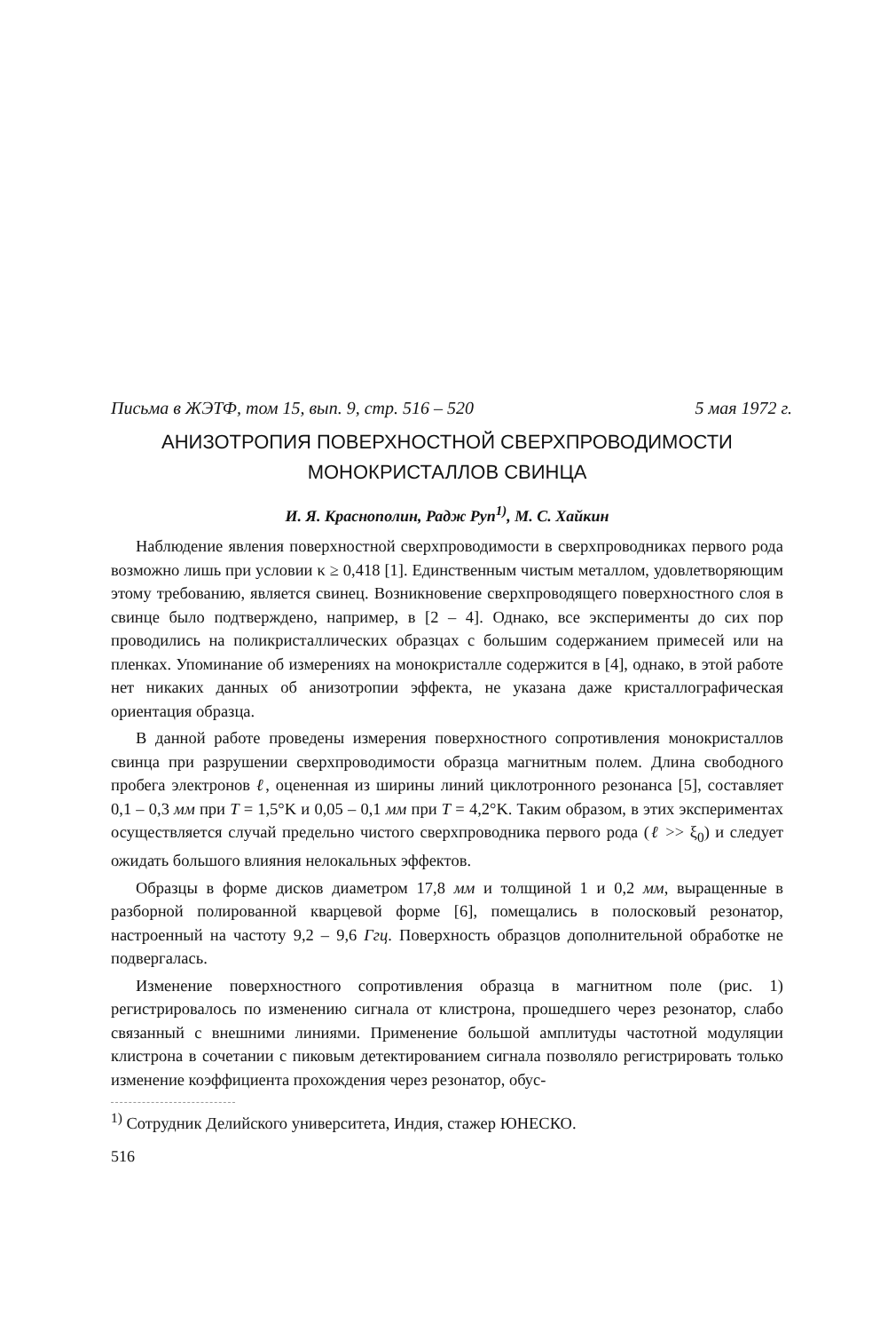Письма в ЖЭТФ, том 15, вып. 9, стр. 516 – 520 5 мая 1972 г.
АНИЗОТРОПИЯ ПОВЕРХНОСТНОЙ СВЕРХПРОВОДИМОСТИ
МОНОКРИСТАЛЛОВ СВИНЦА
И. Я. Краснополин, Радж Руп<sup>1)</sup>, М. С. Хайкин
Наблюдение явления поверхностной сверхпроводимости в сверхпроводниках первого рода возможно лишь при условии κ ≥ 0,418 [1]. Единственным чистым металлом, удовлетворяющим этому требованию, является свинец. Возникновение сверхпроводящего поверхностного слоя в свинце было подтверждено, например, в [2 – 4]. Однако, все эксперименты до сих пор проводились на поликристаллических образцах с большим содержанием примесей или на пленках. Упоминание об измерениях на монокристалле содержится в [4], однако, в этой работе нет никаких данных об анизотропии эффекта, не указана даже кристаллографическая ориентация образца.
В данной работе проведены измерения поверхностного сопротивления монокристаллов свинца при разрушении сверхпроводимости образца магнитным полем. Длина свободного пробега электронов ℓ, оцененная из ширины линий циклотронного резонанса [5], составляет 0,1 – 0,3 мм при T = 1,5°K и 0,05 – 0,1 мм при T = 4,2°K. Таким образом, в этих экспериментах осуществляется случай предельно чистого сверхпроводника первого рода (ℓ >> ξ<sub>0</sub>) и следует ожидать большого влияния нелокальных эффектов.
Образцы в форме дисков диаметром 17,8 мм и толщиной 1 и 0,2 мм, выращенные в разборной полированной кварцевой форме [6], помещались в полосковый резонатор, настроенный на частоту 9,2 – 9,6 Ггц. Поверхность образцов дополнительной обработке не подвергалась.
Изменение поверхностного сопротивления образца в магнитном поле (рис. 1) регистрировалось по изменению сигнала от клистрона, прошедшего через резонатор, слабо связанный с внешними линиями. Применение большой амплитуды частотной модуляции клистрона в сочетании с пиковым детектированием сигнала позволяло регистрировать только изменение коэффициента прохождения через резонатор, обус-
<sup>1)</sup> Сотрудник Делийского университета, Индия, стажер ЮНЕСКО.
516